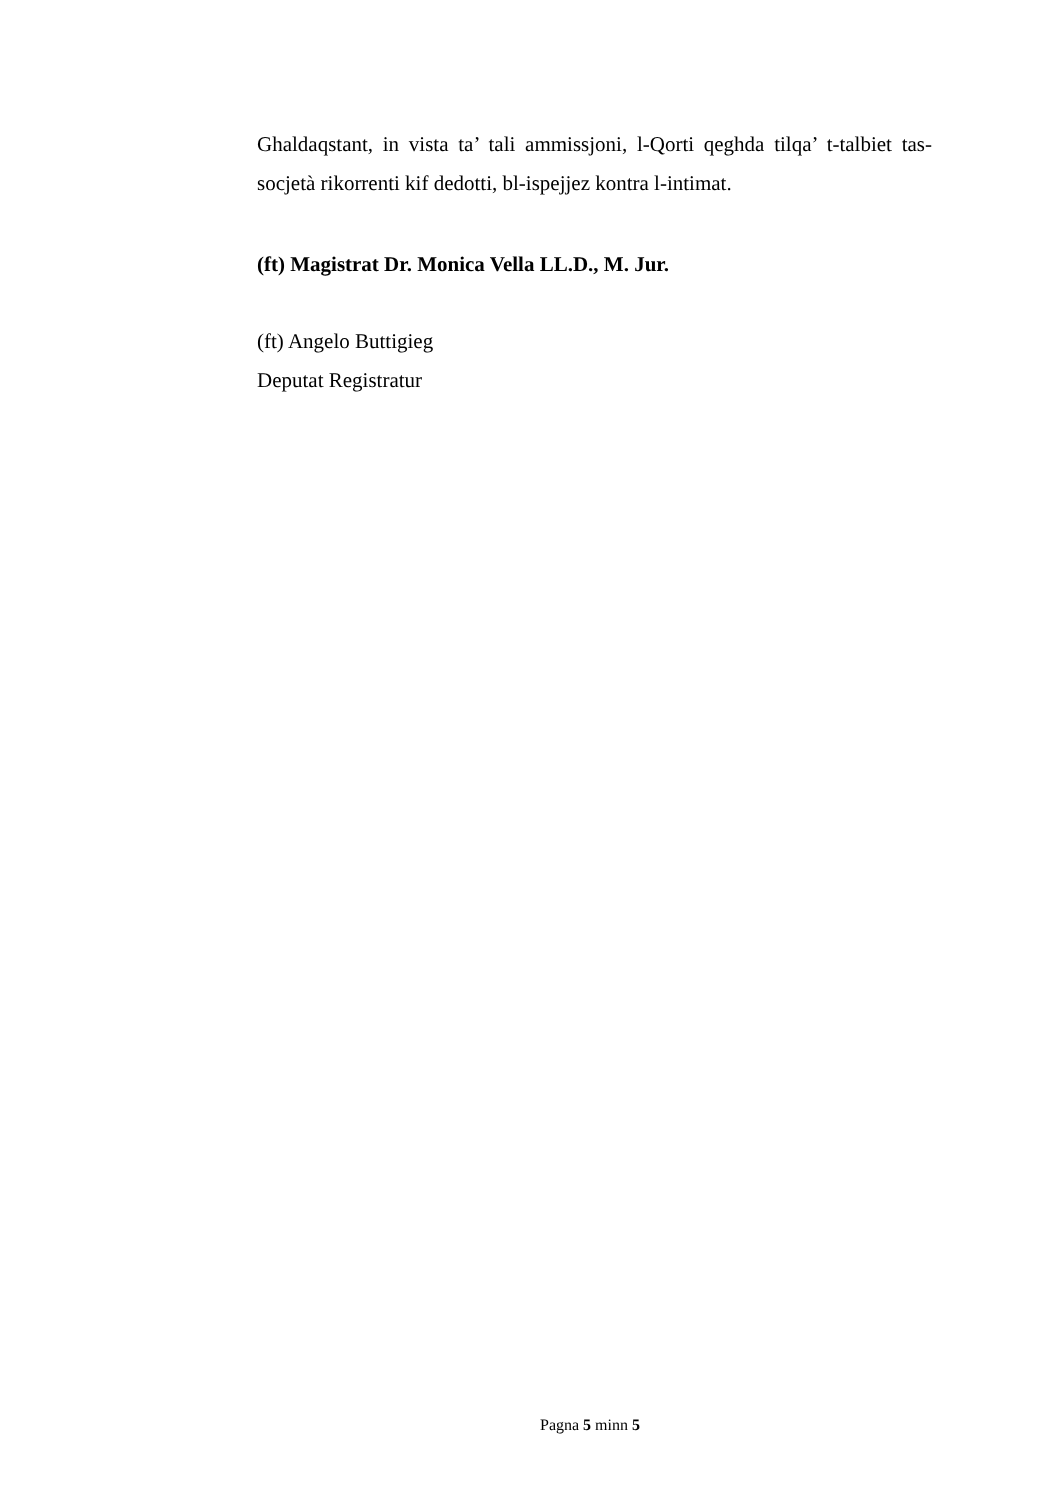Ghaldaqstant, in vista ta’ tali ammissjoni, l-Qorti qeghda tilqa’ t-talbiet tas-socjetà rikorrenti kif dedotti, bl-ispejjez kontra l-intimat.
(ft) Magistrat Dr. Monica Vella LL.D., M. Jur.
(ft) Angelo Buttigieg
Deputat Registratur
Pagna 5 minn 5